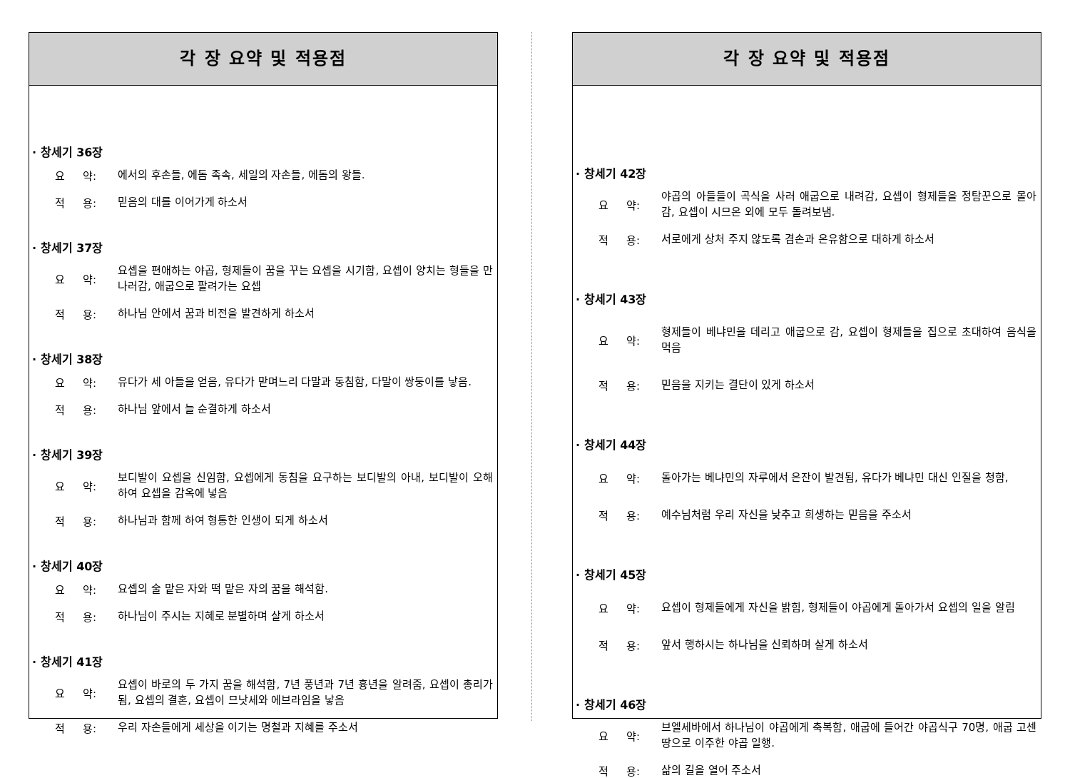각 장 요약 및 적용점
· 창세기 36장
요 약:
에서의 후손들, 에돔 족속, 세일의 자손들, 에돔의 왕들.
적 용:
믿음의 대를 이어가게 하소서
· 창세기 37장
요 약:
요셉을 편애하는 야곱, 형제들이 꿈을 꾸는 요셉을 시기함, 요셉이 양치는 형들을 만나러감, 애굽으로 팔려가는 요셉
적 용:
하나님 안에서 꿈과 비전을 발견하게 하소서
· 창세기 38장
요 약:
유다가 세 아들을 얻음, 유다가 맏며느리 다말과 동침함, 다말이 쌍둥이를 낳음.
적 용:
하나님 앞에서 늘 순결하게 하소서
· 창세기 39장
요 약:
보디발이 요셉을 신임함, 요셉에게 동침을 요구하는 보디발의 아내, 보디발이 오해하여 요셉을 감옥에 넣음
적 용:
하나님과 함께 하여 형통한 인생이 되게 하소서
· 창세기 40장
요 약:
요셉의 술 맡은 자와 떡 맡은 자의 꿈을 해석함.
적 용:
하나님이 주시는 지혜로 분별하며 살게 하소서
· 창세기 41장
요 약:
요셉이 바로의 두 가지 꿈을 해석함, 7년 풍년과 7년 흉년을 알려줌, 요셉이 총리가 됨, 요셉의 결혼, 요셉이 므낫세와 에브라임을 낳음
적 용:
우리 자손들에게 세상을 이기는 명철과 지혜를 주소서
각 장 요약 및 적용점
· 창세기 42장
요 약:
야곱의 아들들이 곡식을 사러 애굽으로 내려감, 요셉이 형제들을 정탐꾼으로 몰아감, 요셉이 시므온 외에 모두 돌려보냄.
적 용:
서로에게 상처 주지 않도록 겸손과 온유함으로 대하게 하소서
· 창세기 43장
요 약:
형제들이 베냐민을 데리고 애굽으로 감, 요셉이 형제들을 집으로 초대하여 음식을 먹음
적 용:
믿음을 지키는 결단이 있게 하소서
· 창세기 44장
요 약:
돌아가는 베냐민의 자루에서 은잔이 발견됨, 유다가 베냐민 대신 인질을 청함,
적 용:
예수님처럼 우리 자신을 낮추고 희생하는 믿음을 주소서
· 창세기 45장
요 약:
요셉이 형제들에게 자신을 밝힘, 형제들이 야곱에게 돌아가서 요셉의 일을 알림
적 용:
앞서 행하시는 하나님을 신뢰하며 살게 하소서
· 창세기 46장
요 약:
브엘세바에서 하나님이 야곱에게 축복함, 애굽에 들어간 야곱식구 70명, 애굽 고센 땅으로 이주한 야곱 일행.
적 용:
삶의 길을 열어 주소서